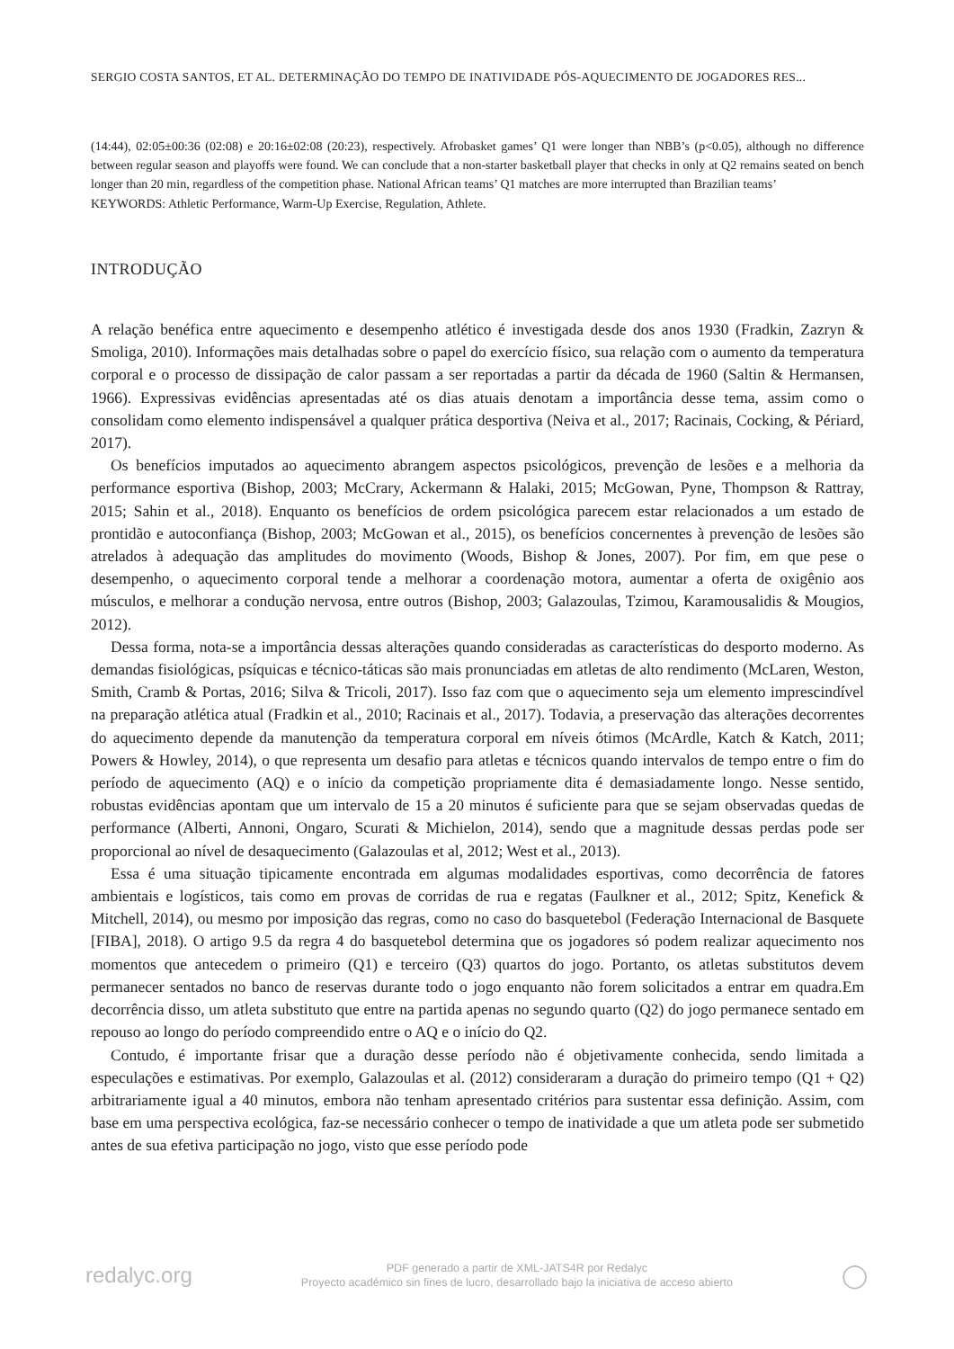SERGIO COSTA SANTOS, ET AL. DETERMINAÇÃO DO TEMPO DE INATIVIDADE PÓS-AQUECIMENTO DE JOGADORES RES...
(14:44), 02:05±00:36 (02:08) e 20:16±02:08 (20:23), respectively. Afrobasket games’ Q1 were longer than NBB’s (p<0.05), although no difference between regular season and playoffs were found. We can conclude that a non-starter basketball player that checks in only at Q2 remains seated on bench longer than 20 min, regardless of the competition phase. National African teams’ Q1 matches are more interrupted than Brazilian teams’
KEYWORDS: Athletic Performance, Warm-Up Exercise, Regulation, Athlete.
INTRODUÇÃO
A relação benéfica entre aquecimento e desempenho atlético é investigada desde dos anos 1930 (Fradkin, Zazryn & Smoliga, 2010). Informações mais detalhadas sobre o papel do exercício físico, sua relação com o aumento da temperatura corporal e o processo de dissipação de calor passam a ser reportadas a partir da década de 1960 (Saltin & Hermansen, 1966). Expressivas evidências apresentadas até os dias atuais denotam a importância desse tema, assim como o consolidam como elemento indispensável a qualquer prática desportiva (Neiva et al., 2017; Racinais, Cocking, & Périard, 2017).
Os benefícios imputados ao aquecimento abrangem aspectos psicológicos, prevenção de lesões e a melhoria da performance esportiva (Bishop, 2003; McCrary, Ackermann & Halaki, 2015; McGowan, Pyne, Thompson & Rattray, 2015; Sahin et al., 2018). Enquanto os benefícios de ordem psicológica parecem estar relacionados a um estado de prontidão e autoconfiança (Bishop, 2003; McGowan et al., 2015), os benefícios concernentes à prevenção de lesões são atrelados à adequação das amplitudes do movimento (Woods, Bishop & Jones, 2007). Por fim, em que pese o desempenho, o aquecimento corporal tende a melhorar a coordenação motora, aumentar a oferta de oxigênio aos músculos, e melhorar a condução nervosa, entre outros (Bishop, 2003; Galazoulas, Tzimou, Karamousalidis & Mougios, 2012).
Dessa forma, nota-se a importância dessas alterações quando consideradas as características do desporto moderno. As demandas fisiológicas, psíquicas e técnico-táticas são mais pronunciadas em atletas de alto rendimento (McLaren, Weston, Smith, Cramb & Portas, 2016; Silva & Tricoli, 2017). Isso faz com que o aquecimento seja um elemento imprescindível na preparação atlética atual (Fradkin et al., 2010; Racinais et al., 2017). Todavia, a preservação das alterações decorrentes do aquecimento depende da manutenção da temperatura corporal em níveis ótimos (McArdle, Katch & Katch, 2011; Powers & Howley, 2014), o que representa um desafio para atletas e técnicos quando intervalos de tempo entre o fim do período de aquecimento (AQ) e o início da competição propriamente dita é demasiadamente longo. Nesse sentido, robustas evidências apontam que um intervalo de 15 a 20 minutos é suficiente para que se sejam observadas quedas de performance (Alberti, Annoni, Ongaro, Scurati & Michielon, 2014), sendo que a magnitude dessas perdas pode ser proporcional ao nível de desaquecimento (Galazoulas et al, 2012; West et al., 2013).
Essa é uma situação tipicamente encontrada em algumas modalidades esportivas, como decorrência de fatores ambientais e logísticos, tais como em provas de corridas de rua e regatas (Faulkner et al., 2012; Spitz, Kenefick & Mitchell, 2014), ou mesmo por imposição das regras, como no caso do basquetebol (Federação Internacional de Basquete [FIBA], 2018). O artigo 9.5 da regra 4 do basquetebol determina que os jogadores só podem realizar aquecimento nos momentos que antecedem o primeiro (Q1) e terceiro (Q3) quartos do jogo. Portanto, os atletas substitutos devem permanecer sentados no banco de reservas durante todo o jogo enquanto não forem solicitados a entrar em quadra.Em decorrência disso, um atleta substituto que entre na partida apenas no segundo quarto (Q2) do jogo permanece sentado em repouso ao longo do período compreendido entre o AQ e o início do Q2.
Contudo, é importante frisar que a duração desse período não é objetivamente conhecida, sendo limitada a especulações e estimativas. Por exemplo, Galazoulas et al. (2012) consideraram a duração do primeiro tempo (Q1 + Q2) arbitrariamente igual a 40 minutos, embora não tenham apresentado critérios para sustentar essa definição. Assim, com base em uma perspectiva ecológica, faz-se necessário conhecer o tempo de inatividade a que um atleta pode ser submetido antes de sua efetiva participação no jogo, visto que esse período pode
redalyc.org
PDF generado a partir de XML-JATS4R por Redalyc
Proyecto académico sin fines de lucro, desarrollado bajo la iniciativa de acceso abierto
◯